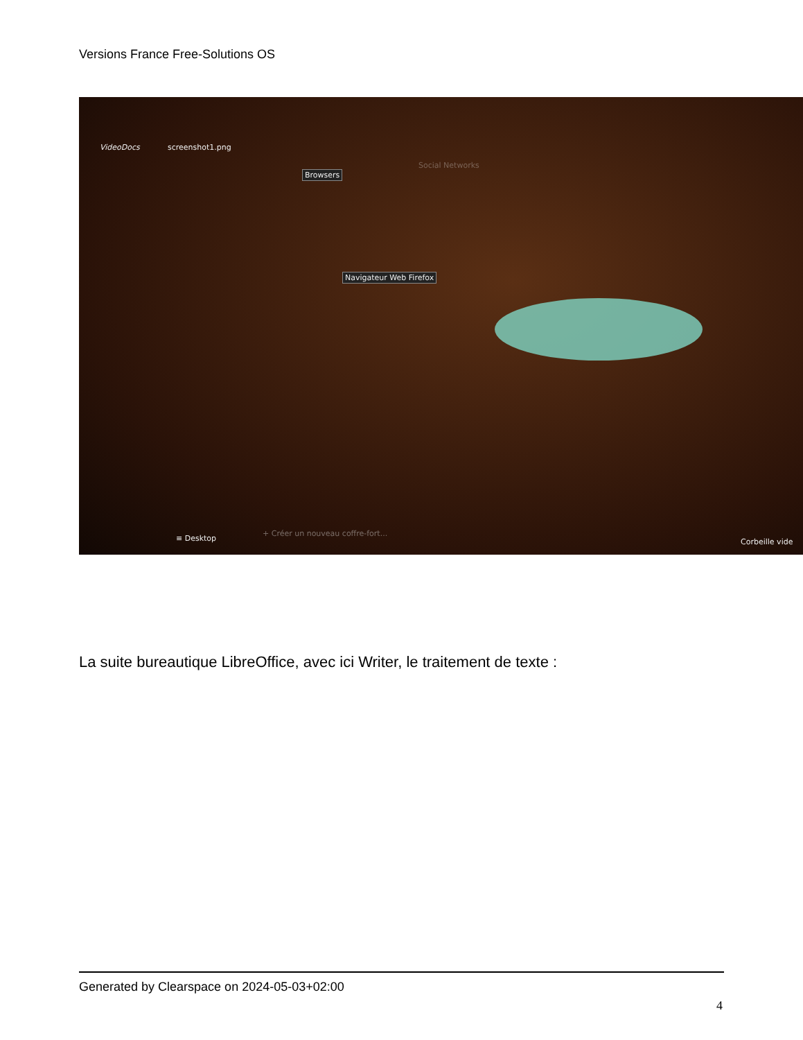Versions France Free-Solutions OS
VideoDocs screenshot1.png
Browsers
Social Networks
Navigateur Web Firefox
≡ Desktop
+ Créer un nouveau coffre-fort...
Corbeille vide
La suite bureautique LibreOffice, avec ici Writer, le traitement de texte :
Generated by Clearspace on 2024-05-03+02:00
4